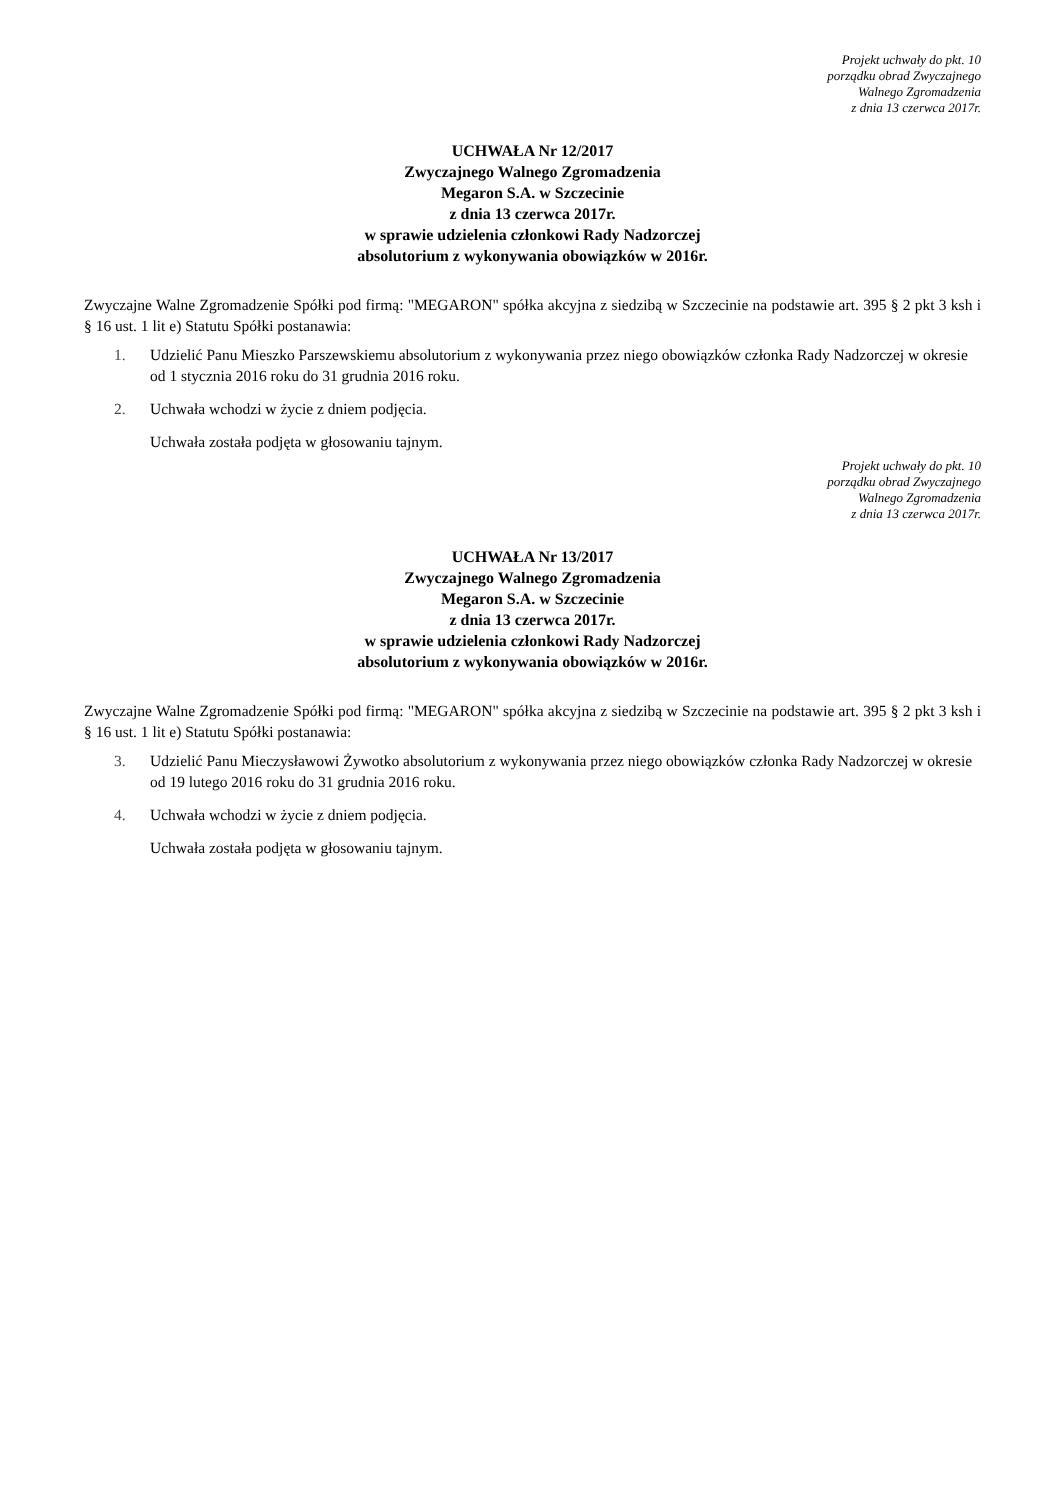Projekt uchwały do pkt. 10
porządku obrad Zwyczajnego
Walnego Zgromadzenia
z dnia 13 czerwca 2017r.
UCHWAŁA Nr 12/2017
Zwyczajnego Walnego Zgromadzenia
Megaron S.A. w Szczecinie
z dnia 13 czerwca 2017r.
w sprawie udzielenia członkowi Rady Nadzorczej
absolutorium z wykonywania obowiązków w 2016r.
Zwyczajne Walne Zgromadzenie Spółki pod firmą: "MEGARON" spółka akcyjna z siedzibą w Szczecinie na podstawie art. 395 § 2 pkt 3 ksh i § 16 ust. 1 lit e) Statutu Spółki postanawia:
1. Udzielić Panu Mieszko Parszewskiemu absolutorium z wykonywania przez niego obowiązków członka Rady Nadzorczej w okresie od 1 stycznia 2016 roku do 31 grudnia 2016 roku.
2. Uchwała wchodzi w życie z dniem podjęcia.
Uchwała została podjęta w głosowaniu tajnym.
Projekt uchwały do pkt. 10
porządku obrad Zwyczajnego
Walnego Zgromadzenia
z dnia 13 czerwca 2017r.
UCHWAŁA Nr 13/2017
Zwyczajnego Walnego Zgromadzenia
Megaron S.A. w Szczecinie
z dnia 13 czerwca 2017r.
w sprawie udzielenia członkowi Rady Nadzorczej
absolutorium z wykonywania obowiązków w 2016r.
Zwyczajne Walne Zgromadzenie Spółki pod firmą: "MEGARON" spółka akcyjna z siedzibą w Szczecinie na podstawie art. 395 § 2 pkt 3 ksh i § 16 ust. 1 lit e) Statutu Spółki postanawia:
3. Udzielić Panu Mieczysławowi Żywotko absolutorium z wykonywania przez niego obowiązków członka Rady Nadzorczej w okresie od 19 lutego 2016 roku do 31 grudnia 2016 roku.
4. Uchwała wchodzi w życie z dniem podjęcia.
Uchwała została podjęta w głosowaniu tajnym.